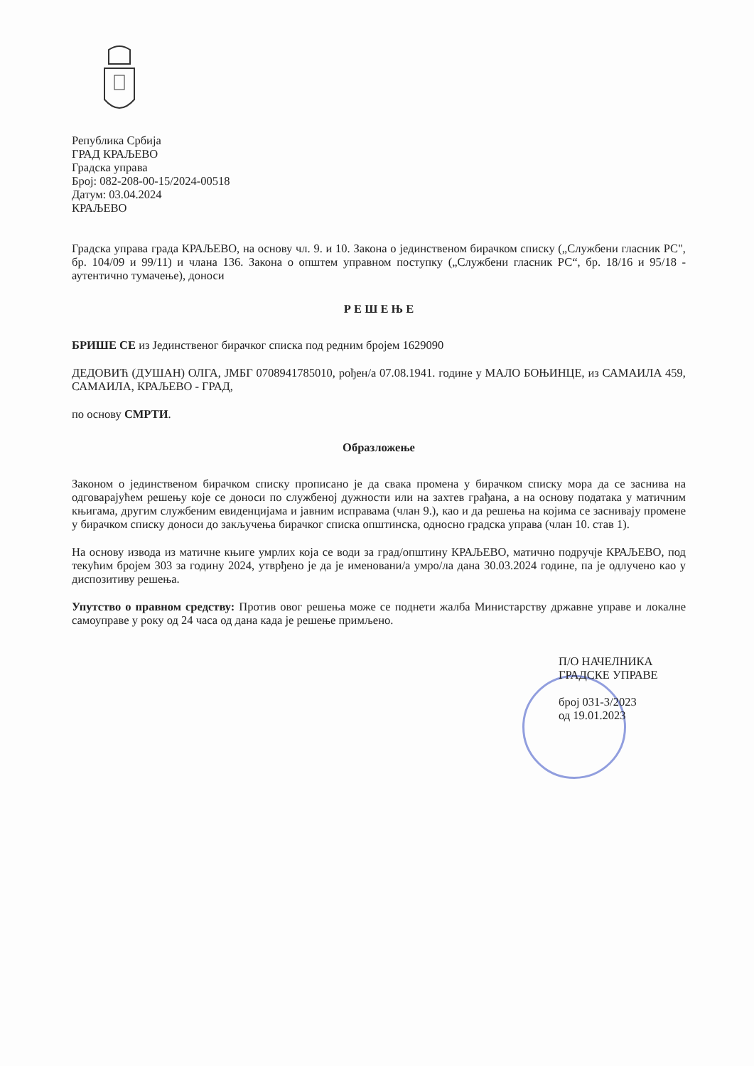Република Србија
ГРАД КРАЉЕВО
Градска управа
Број: 082-208-00-15/2024-00518
Датум: 03.04.2024
КРАЉЕВО
Градска управа града КРАЉЕВО, на основу чл. 9. и 10. Закона о јединственом бирачком списку („Службени гласник РС", бр. 104/09 и 99/11) и члана 136. Закона о општем управном поступку („Службени гласник РС“, бр. 18/16 и 95/18 - аутентично тумачење), доноси
Р Е Ш Е Њ Е
БРИШЕ СЕ из Јединственог бирачког списка под редним бројем 1629090
ДЕДОВИЋ (ДУШАН) ОЛГА, ЈМБГ 0708941785010, рођен/а 07.08.1941. године у МАЛО БОЊИНЦЕ, из САМАИЛА 459, САМАИЛА, КРАЉЕВО - ГРАД,
по основу СМРТИ.
Образложење
Законом о јединственом бирачком списку прописано је да свака промена у бирачком списку мора да се заснива на одговарајућем решењу које се доноси по службеној дужности или на захтев грађана, а на основу података у матичним књигама, другим службеним евиденцијама и јавним исправама (члан 9.), као и да решења на којима се заснивају промене у бирачком списку доноси до закључења бирачког списка општинска, односно градска управа (члан 10. став 1).
На основу извода из матичне књиге умрлих која се води за град/општину КРАЉЕВО, матично подручје КРАЉЕВО, под текућим бројем 303 за годину 2024, утврђено је да је именовани/а умро/ла дана 30.03.2024 године, па је одлучено као у диспозитиву решења.
Упутство о правном средству: Против овог решења може се поднети жалба Министарству државне управе и локалне самоуправе у року од 24 часа од дана када је решење примљено.
П/О НАЧЕЛНИКА
ГРАДСКЕ УПРАВЕ
број 031-3/2023
од 19.01.2023